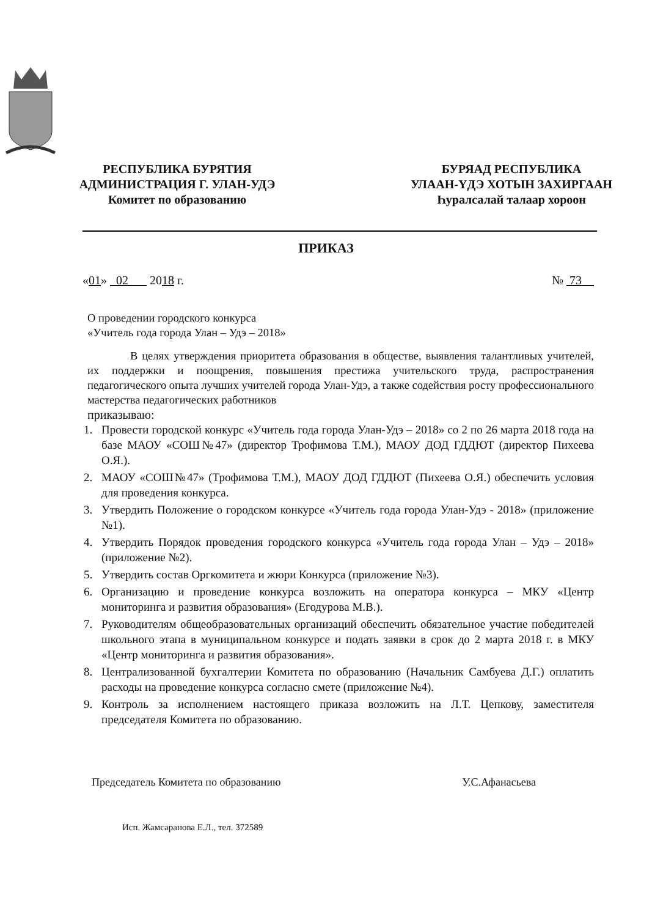РЕСПУБЛИКА БУРЯТИЯ
АДМИНИСТРАЦИЯ Г. УЛАН-УДЭ
Комитет по образованию
БУРЯАД РЕСПУБЛИКА
УЛААН-ҮДЭ ХОТЫН ЗАХИРГААН
Һуралсалай талаар хороон
ПРИКАЗ
«01» 02 2018 г. № 73
О проведении городского конкурса
«Учитель года города Улан – Удэ – 2018»
В целях утверждения приоритета образования в обществе, выявления талантливых учителей, их поддержки и поощрения, повышения престижа учительского труда, распространения педагогического опыта лучших учителей города Улан-Удэ, а также содействия росту профессионального мастерства педагогических работников
приказываю:
1. Провести городской конкурс «Учитель года города Улан-Удэ – 2018» со 2 по 26 марта 2018 года на базе МАОУ «СОШ№47» (директор Трофимова Т.М.), МАОУ ДОД ГДДЮТ (директор Пихеева О.Я.).
2. МАОУ «СОШ№47» (Трофимова Т.М.), МАОУ ДОД ГДДЮТ (Пихеева О.Я.) обеспечить условия для проведения конкурса.
3. Утвердить Положение о городском конкурсе «Учитель года города Улан-Удэ - 2018» (приложение №1).
4. Утвердить Порядок проведения городского конкурса «Учитель года города Улан – Удэ – 2018» (приложение №2).
5. Утвердить состав Оргкомитета и жюри Конкурса (приложение №3).
6. Организацию и проведение конкурса возложить на оператора конкурса – МКУ «Центр мониторинга и развития образования» (Егодурова М.В.).
7. Руководителям общеобразовательных организаций обеспечить обязательное участие победителей школьного этапа в муниципальном конкурсе и подать заявки в срок до 2 марта 2018 г. в МКУ «Центр мониторинга и развития образования».
8. Централизованной бухгалтерии Комитета по образованию (Начальник Самбуева Д.Г.) оплатить расходы на проведение конкурса согласно смете (приложение №4).
9. Контроль за исполнением настоящего приказа возложить на Л.Т. Цепкову, заместителя председателя Комитета по образованию.
Председатель Комитета по образованию У.С.Афанасьева
Исп. Жамсаранова Е.Л., тел. 372589